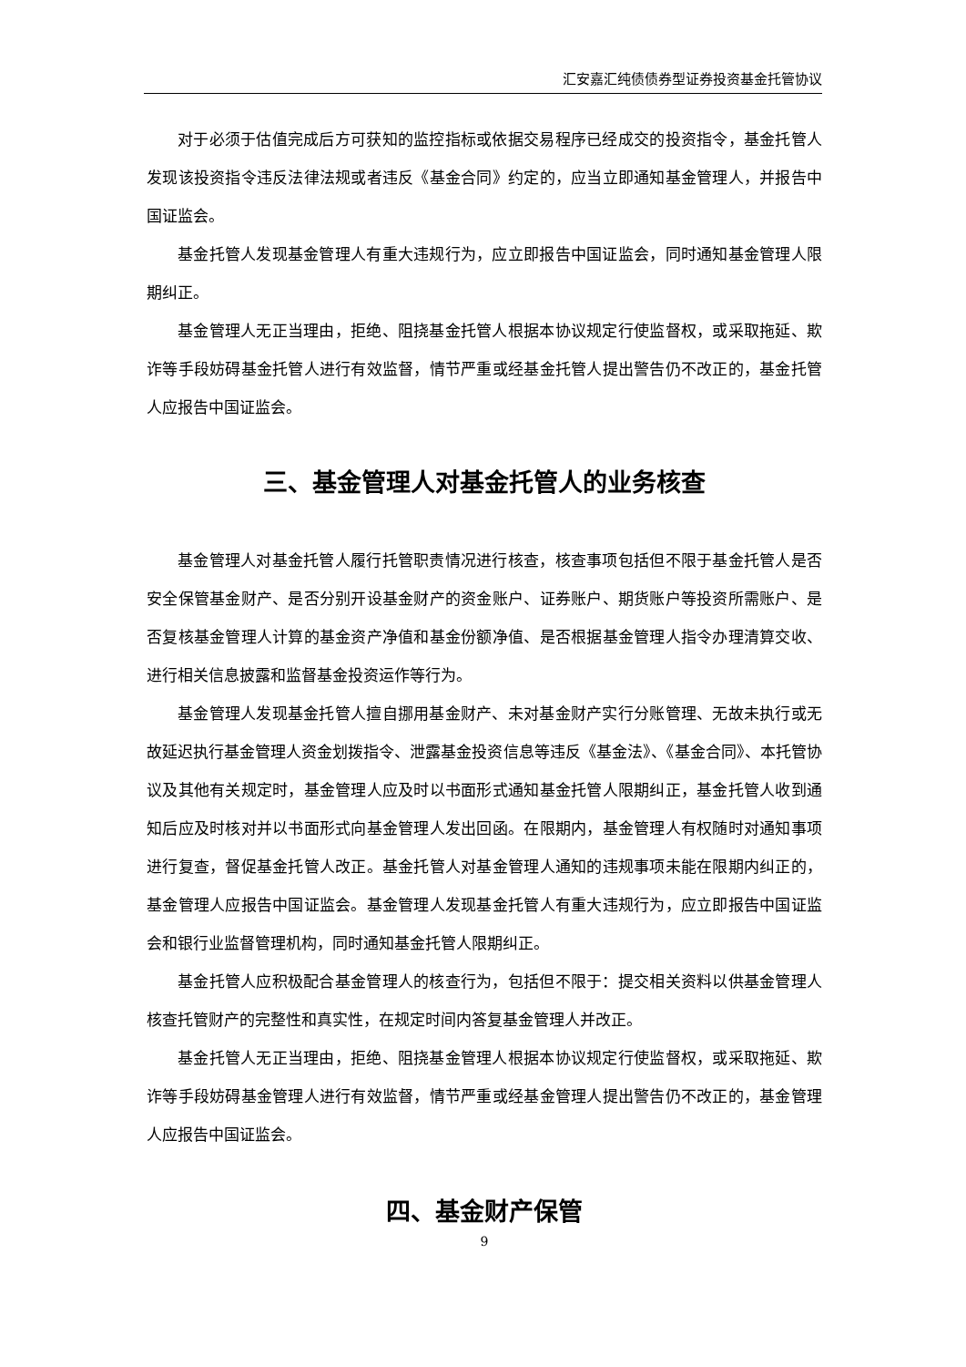汇安嘉汇纯债债券型证券投资基金托管协议
对于必须于估值完成后方可获知的监控指标或依据交易程序已经成交的投资指令，基金托管人发现该投资指令违反法律法规或者违反《基金合同》约定的，应当立即通知基金管理人，并报告中国证监会。
基金托管人发现基金管理人有重大违规行为，应立即报告中国证监会，同时通知基金管理人限期纠正。
基金管理人无正当理由，拒绝、阻挠基金托管人根据本协议规定行使监督权，或采取拖延、欺诈等手段妨碍基金托管人进行有效监督，情节严重或经基金托管人提出警告仍不改正的，基金托管人应报告中国证监会。
三、基金管理人对基金托管人的业务核查
基金管理人对基金托管人履行托管职责情况进行核查，核查事项包括但不限于基金托管人是否安全保管基金财产、是否分别开设基金财产的资金账户、证券账户、期货账户等投资所需账户、是否复核基金管理人计算的基金资产净值和基金份额净值、是否根据基金管理人指令办理清算交收、进行相关信息披露和监督基金投资运作等行为。
基金管理人发现基金托管人擅自挪用基金财产、未对基金财产实行分账管理、无故未执行或无故延迟执行基金管理人资金划拨指令、泄露基金投资信息等违反《基金法》、《基金合同》、本托管协议及其他有关规定时，基金管理人应及时以书面形式通知基金托管人限期纠正，基金托管人收到通知后应及时核对并以书面形式向基金管理人发出回函。在限期内，基金管理人有权随时对通知事项进行复查，督促基金托管人改正。基金托管人对基金管理人通知的违规事项未能在限期内纠正的，基金管理人应报告中国证监会。基金管理人发现基金托管人有重大违规行为，应立即报告中国证监会和银行业监督管理机构，同时通知基金托管人限期纠正。
基金托管人应积极配合基金管理人的核查行为，包括但不限于：提交相关资料以供基金管理人核查托管财产的完整性和真实性，在规定时间内答复基金管理人并改正。
基金托管人无正当理由，拒绝、阻挠基金管理人根据本协议规定行使监督权，或采取拖延、欺诈等手段妨碍基金管理人进行有效监督，情节严重或经基金管理人提出警告仍不改正的，基金管理人应报告中国证监会。
四、基金财产保管
9